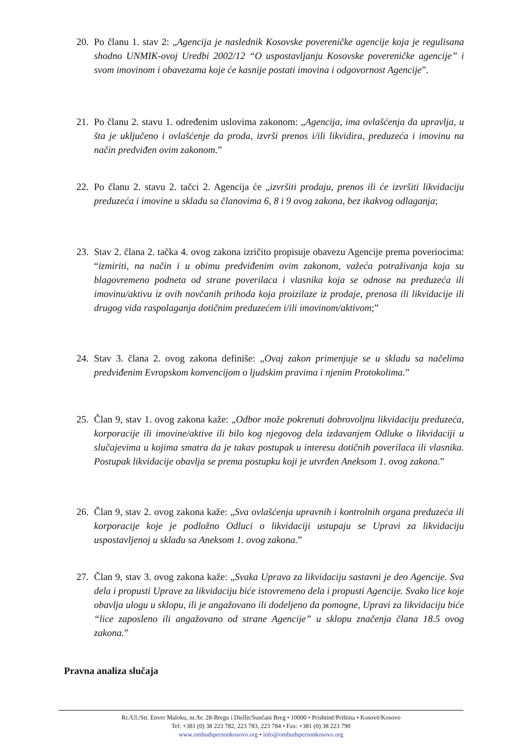20. Po članu 1. stav 2: „Agencija je naslednik Kosovske povereničke agencije koja je regulisana shodno UNMIK-ovoj Uredbi 2002/12 “O uspostavljanju Kosovske povereničke agencije” i svom imovinom i obavezama koje će kasnije postati imovina i odgovornost Agencije”.
21. Po članu 2. stavu 1. određenim uslovima zakonom: „Agencija, ima ovlašćenja da upravlja, u šta je uključeno i ovlašćenje da proda, izvrši prenos i/ili likvidira, preduzeća i imovinu na način predviđen ovim zakonom.”
22. Po članu 2. stavu 2. tačci 2. Agencija će „izvršiti prodaju, prenos ili će izvršiti likvidaciju preduzeća i imovine u skladu sa članovima 6, 8 i 9 ovog zakona, bez ikakvog odlaganja;
23. Stav 2. člana 2. tačka 4. ovog zakona izričito propisuje obavezu Agencije prema poveriocima: “izmiriti, na način i u obimu predviđenim ovim zakonom, važeća potraživanja koja su blagovremeno podneta od strane poverilaca i vlasnika koja se odnose na preduzeća ili imovinu/aktivu iz ovih novčanih prihoda koja proizilaze iz prodaje, prenosa ili likvidacije ili drugog vida raspolaganja dotičnim preduzećem i/ili imovinom/aktivom;”
24. Stav 3. člana 2. ovog zakona definiše: „Ovaj zakon primenjuje se u skladu sa načelima predviđenim Evropskom konvencijom o ljudskim pravima i njenim Protokolima.”
25. Član 9, stav 1. ovog zakona kaže: „Odbor može pokrenuti dobrovoljnu likvidaciju preduzeća, korporacije ili imovine/aktive ili bilo kog njegovog dela izdavanjem Odluke o likvidaciji u slučajevima u kojima smatra da je takav postupak u interesu dotičnih poverilaca ili vlasnika. Postupak likvidacije obavlja se prema postupku koji je utvrđen Aneksom 1. ovog zakona.”
26. Član 9, stav 2. ovog zakona kaže: „Sva ovlašćenja upravnih i kontrolnih organa preduzeća ili korporacije koje je podložno Odluci o likvidaciji ustupaju se Upravi za likvidaciju uspostavljenoj u skladu sa Aneksom 1. ovog zakona.”
27. Član 9, stav 3. ovog zakona kaže: „Svaka Uprava za likvidaciju sastavni je deo Agencije. Sva dela i propusti Uprave za likvidaciju biće istovremeno dela i propusti Agencije. Svako lice koje obavlja ulogu u sklopu, ili je angažovano ili dodeljeno da pomogne, Upravi za likvidaciju biće “lice zaposleno ili angažovano od strane Agencije” u sklopu značenja člana 18.5 ovog zakona.”
Pravna analiza slučaja
Rr./Ul./Str. Enver Maloku, nr./br. 28-Bregu i Diellit/Sunčani Breg • 10000 • Prishtinë/Priština • Kosovë/Kosovo
Tel: +381 (0) 38 223 782, 223 783, 223 784 • Fax: +381 (0) 38 223 790
www.ombudspersonkosovo.org • info@ombudspersonkosovo.org